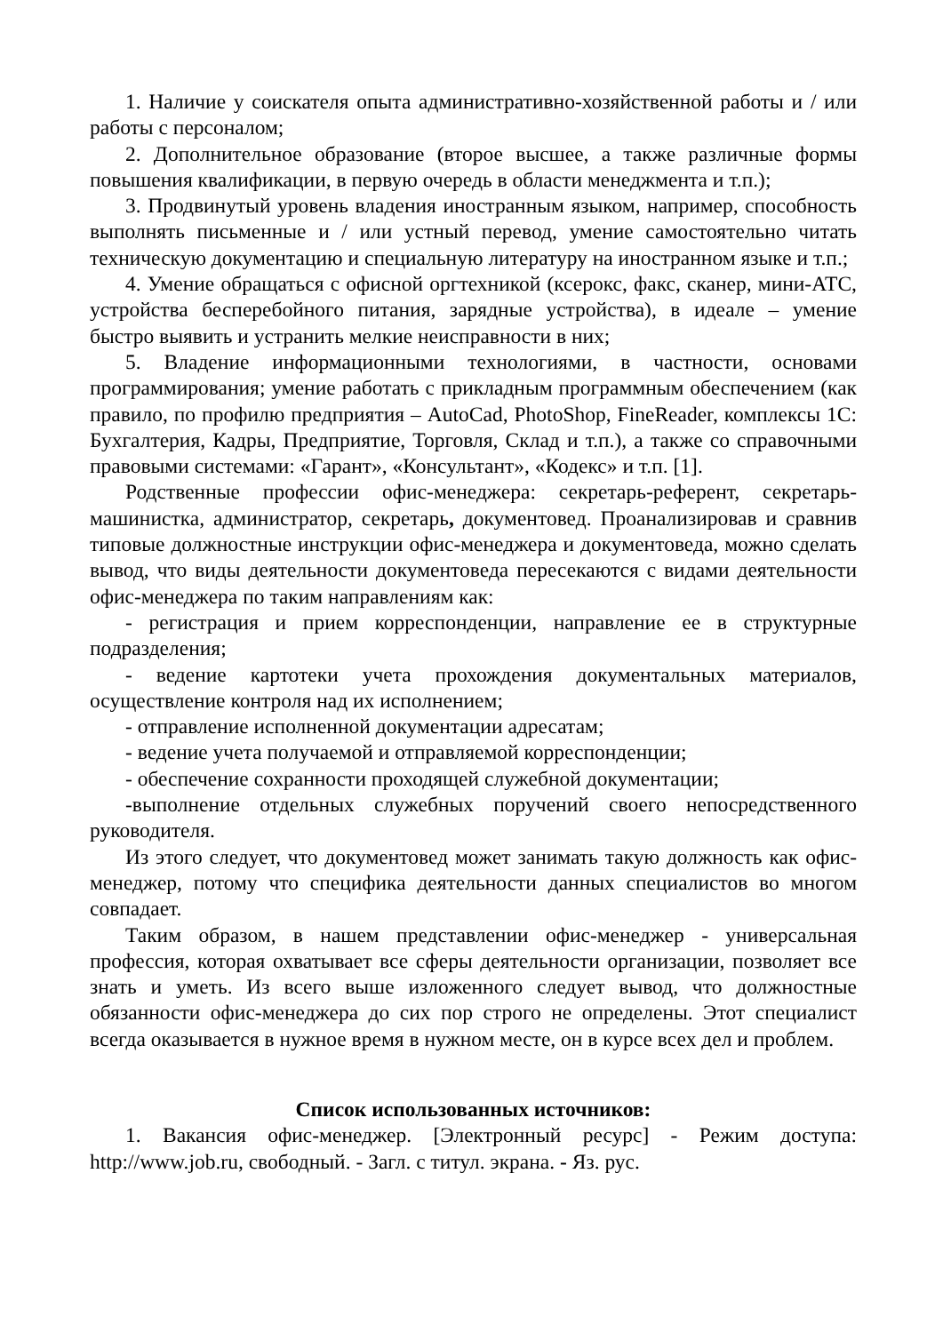1. Наличие у соискателя опыта административно-хозяйственной работы и / или работы с персоналом;
2. Дополнительное образование (второе высшее, а также различные формы повышения квалификации, в первую очередь в области менеджмента и т.п.);
3. Продвинутый уровень владения иностранным языком, например, способность выполнять письменные и / или устный перевод, умение самостоятельно читать техническую документацию и специальную литературу на иностранном языке и т.п.;
4. Умение обращаться с офисной оргтехникой (ксерокс, факс, сканер, мини-АТС, устройства бесперебойного питания, зарядные устройства), в идеале – умение быстро выявить и устранить мелкие неисправности в них;
5. Владение информационными технологиями, в частности, основами программирования; умение работать с прикладным программным обеспечением (как правило, по профилю предприятия – AutoCad, PhotoShop, FineReader, комплексы 1С: Бухгалтерия, Кадры, Предприятие, Торговля, Склад и т.п.), а также со справочными правовыми системами: «Гарант», «Консультант», «Кодекс» и т.п. [1].
Родственные профессии офис-менеджера: секретарь-референт, секретарь-машинистка, администратор, секретарь, документовед. Проанализировав и сравнив типовые должностные инструкции офис-менеджера и документоведа, можно сделать вывод, что виды деятельности документоведа пересекаются с видами деятельности офис-менеджера по таким направлениям как:
- регистрация и прием корреспонденции, направление ее в структурные подразделения;
- ведение картотеки учета прохождения документальных материалов, осуществление контроля над их исполнением;
- отправление исполненной документации адресатам;
- ведение учета получаемой и отправляемой корреспонденции;
- обеспечение сохранности проходящей служебной документации;
-выполнение отдельных служебных поручений своего непосредственного руководителя.
Из этого следует, что документовед может занимать такую должность как офис-менеджер, потому что специфика деятельности данных специалистов во многом совпадает.
Таким образом, в нашем представлении офис-менеджер - универсальная профессия, которая охватывает все сферы деятельности организации, позволяет все знать и уметь. Из всего выше изложенного следует вывод, что должностные обязанности офис-менеджера до сих пор строго не определены. Этот специалист всегда оказывается в нужное время в нужном месте, он в курсе всех дел и проблем.
Список использованных источников:
1. Вакансия офис-менеджер. [Электронный ресурс] - Режим доступа: http://www.job.ru, свободный. - Загл. с титул. экрана. - Яз. рус.